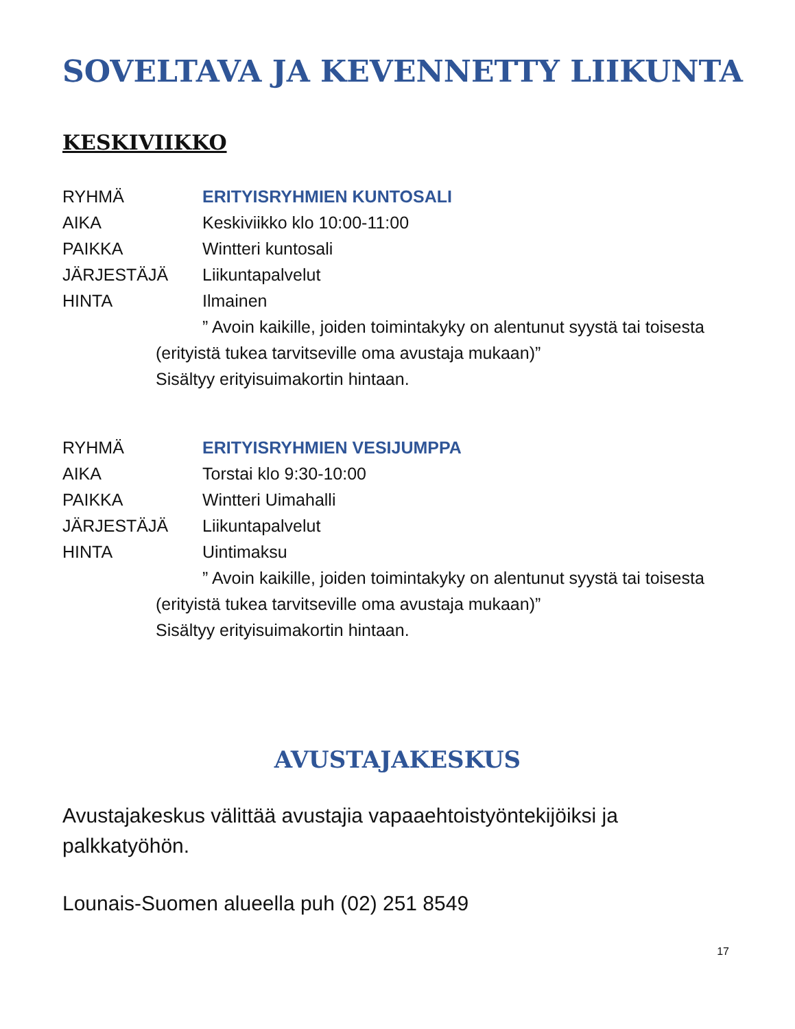SOVELTAVA JA KEVENNETTY LIIKUNTA
KESKIVIIKKO
RYHMÄ ERITYISRYHMIEN KUNTOSALI
AIKA Keskiviikko klo 10:00-11:00
PAIKKA Wintteri kuntosali
JÄRJESTÄJÄ Liikuntapalvelut
HINTA Ilmainen
” Avoin kaikille, joiden toimintakyky on alentunut syystä tai toisesta (erityistä tukea tarvitseville oma avustaja mukaan)”
Sisältyy erityisuimakortin hintaan.
RYHMÄ ERITYISRYHMIEN VESIJUMPPA
AIKA Torstai klo 9:30-10:00
PAIKKA Wintteri Uimahalli
JÄRJESTÄJÄ Liikuntapalvelut
HINTA Uintimaksu
” Avoin kaikille, joiden toimintakyky on alentunut syystä tai toisesta (erityistä tukea tarvitseville oma avustaja mukaan)”
Sisältyy erityisuimakortin hintaan.
AVUSTAJAKESKUS
Avustajakeskus välittää avustajia vapaaehtoistyöntekijöiksi ja palkkatyöhön.
Lounais-Suomen alueella puh (02) 251 8549
17